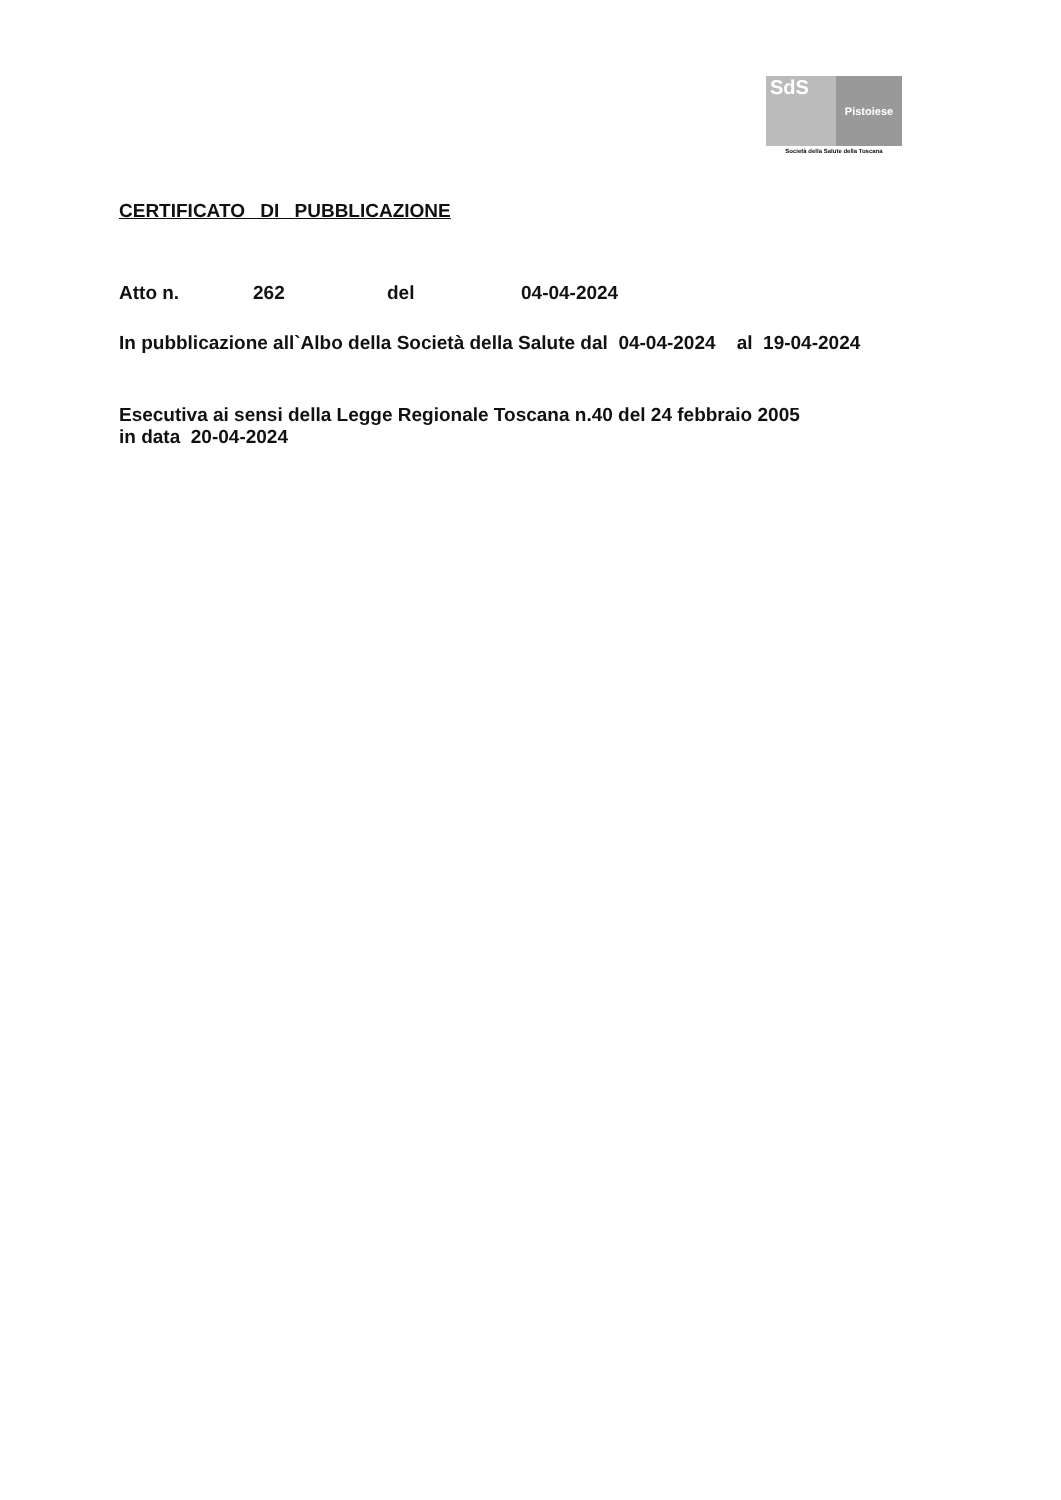SdS
Pistoiese
Società della Salute della Toscana
CERTIFICATO DI PUBBLICAZIONE
Atto n. 262 del 04-04-2024
In pubblicazione all`Albo della Società della Salute dal 04-04-2024 al 19-04-2024
Esecutiva ai sensi della Legge Regionale Toscana n.40 del 24 febbraio 2005
in data 20-04-2024